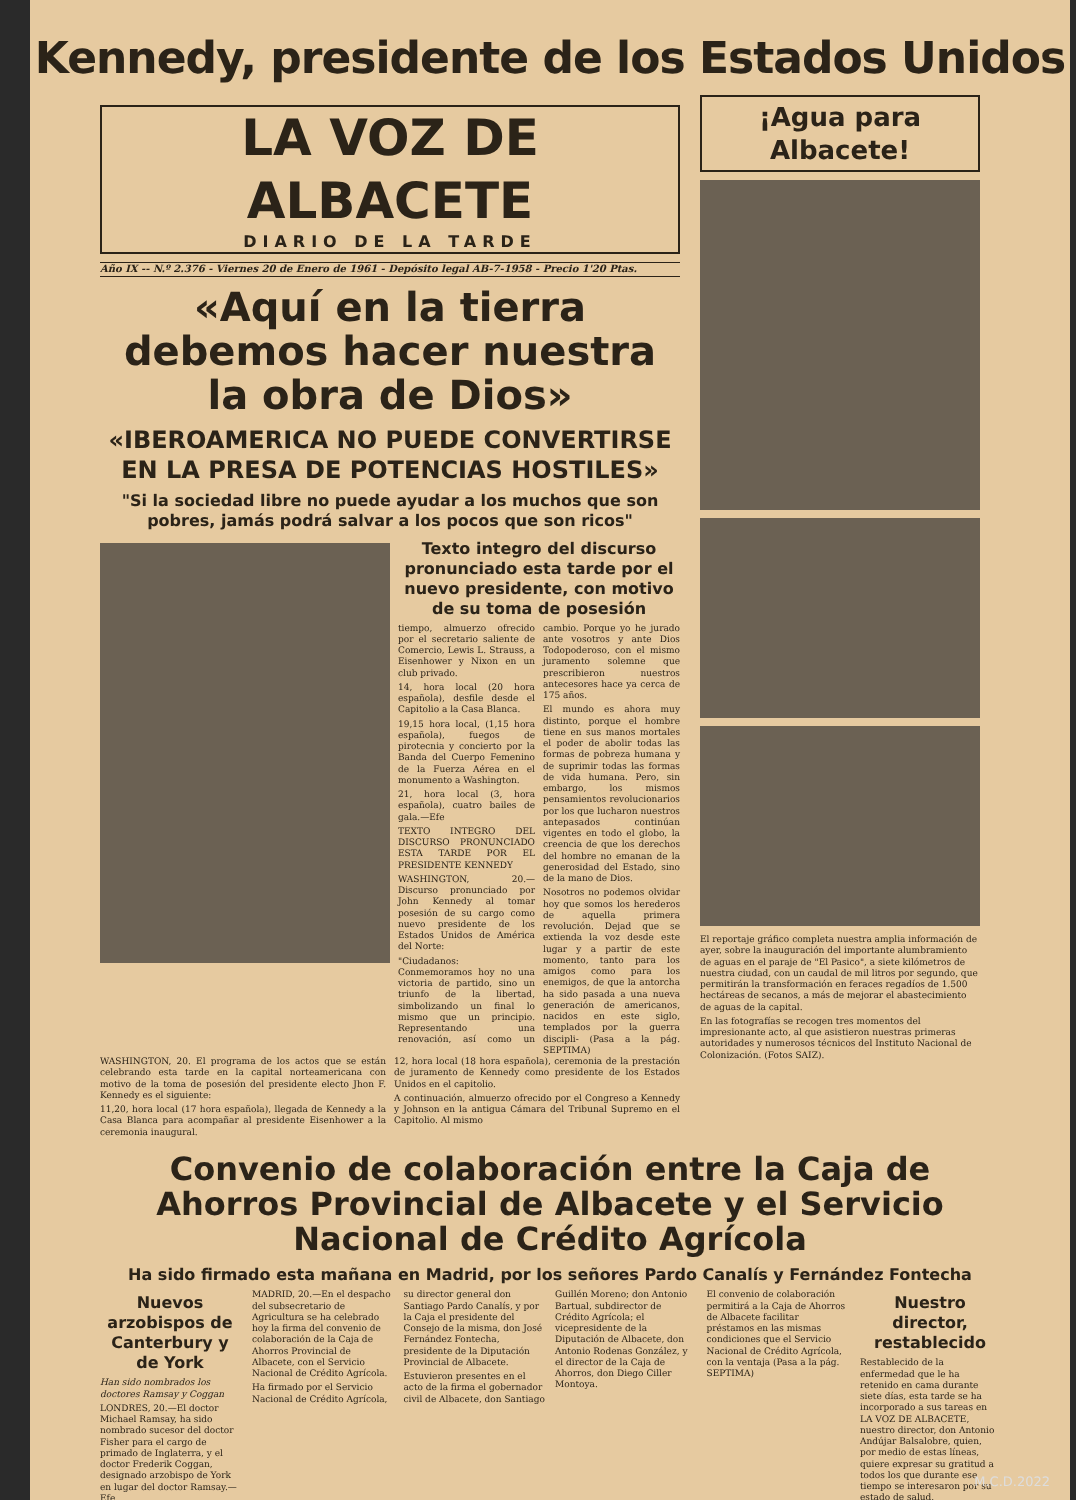Kennedy, presidente de los Estados Unidos
LA VOZ DE ALBACETE
DIARIO DE LA TARDE
Año IX -- N.º 2.376 - Viernes 20 de Enero de 1961 - Depósito legal AB-7-1958 - Precio 1'20 Ptas.
«Aquí en la tierra debemos hacer nuestra la obra de Dios»
«IBEROAMERICA NO PUEDE CONVERTIRSE EN LA PRESA DE POTENCIAS HOSTILES»
"Si la sociedad libre no puede ayudar a los muchos que son pobres, jamás podrá salvar a los pocos que son ricos"
Texto integro del discurso pronunciado esta tarde por el nuevo presidente, con motivo de su toma de posesión
tiempo, almuerzo ofrecido por el secretario saliente de Comercio, Lewis L. Strauss, a Eisenhower y Nixon en un club privado.
14, hora local (20 hora española), desfile desde el Capitolio a la Casa Blanca.
19,15 hora local, (1,15 hora española), fuegos de pirotecnia y concierto por la Banda del Cuerpo Femenino de la Fuerza Aérea en el monumento a Washington.
21, hora local (3, hora española), cuatro bailes de gala.—Efe
TEXTO INTEGRO DEL DISCURSO PRONUNCIADO ESTA TARDE POR EL PRESIDENTE KENNEDY
WASHINGTON, 20.— Discurso pronunciado por John Kennedy al tomar posesión de su cargo como nuevo presidente de los Estados Unidos de América del Norte:
"Ciudadanos: Conmemoramos hoy no una victoria de partido, sino un triunfo de la libertad, simbolizando un final lo mismo que un principio. Representando una renovación, así como un cambio. Porque yo he jurado ante vosotros y ante Dios Todopoderoso, con el mismo juramento solemne que prescribieron nuestros antecesores hace ya cerca de 175 años.
El mundo es ahora muy distinto, porque el hombre tiene en sus manos mortales el poder de abolir todas las formas de pobreza humana y de suprimir todas las formas de vida humana. Pero, sin embargo, los mismos pensamientos revolucionarios por los que lucharon nuestros antepasados continúan vigentes en todo el globo, la creencia de que los derechos del hombre no emanan de la generosidad del Estado, sino de la mano de Dios.
Nosotros no podemos olvidar hoy que somos los herederos de aquella primera revolución. Dejad que se extienda la voz desde este lugar y a partir de este momento, tanto para los amigos como para los enemigos, de que la antorcha ha sido pasada a una nueva generación de americanos, nacidos en este siglo, templados por la guerra discipli- (Pasa a la pág. SEPTIMA)
WASHINGTON, 20. El programa de los actos que se están celebrando esta tarde en la capital norteamericana con motivo de la toma de posesión del presidente electo Jhon F. Kennedy es el siguiente:
11,20, hora local (17 hora española), llegada de Kennedy a la Casa Blanca para acompañar al presidente Eisenhower a la ceremonia inaugural.
12, hora local (18 hora española), ceremonia de la prestación de juramento de Kennedy como presidente de los Estados Unidos en el capitolio.
A continuación, almuerzo ofrecido por el Congreso a Kennedy y Johnson en la antigua Cámara del Tribunal Supremo en el Capitolio. Al mismo
¡Agua para Albacete!
El reportaje gráfico completa nuestra amplia información de ayer, sobre la inauguración del importante alumbramiento de aguas en el paraje de "El Pasico", a siete kilómetros de nuestra ciudad, con un caudal de mil litros por segundo, que permitirán la transformación en feraces regadíos de 1.500 hectáreas de secanos, a más de mejorar el abastecimiento de aguas de la capital.
En las fotografías se recogen tres momentos del impresionante acto, al que asistieron nuestras primeras autoridades y numerosos técnicos del Instituto Nacional de Colonización. (Fotos SAIZ).
Convenio de colaboración entre la Caja de Ahorros Provincial de Albacete y el Servicio Nacional de Crédito Agrícola
Ha sido firmado esta mañana en Madrid, por los señores Pardo Canalís y Fernández Fontecha
Nuevos arzobispos de Canterbury y de York
Han sido nombrados los doctores Ramsay y Coggan
LONDRES, 20.—El doctor Michael Ramsay, ha sido nombrado sucesor del doctor Fisher para el cargo de primado de Inglaterra, y el doctor Frederik Coggan, designado arzobispo de York en lugar del doctor Ramsay.—Efe
MADRID, 20.—En el despacho del subsecretario de Agricultura se ha celebrado hoy la firma del convenio de colaboración de la Caja de Ahorros Provincial de Albacete, con el Servicio Nacional de Crédito Agrícola.
Ha firmado por el Servicio Nacional de Crédito Agrícola, su director general don Santiago Pardo Canalís, y por la Caja el presidente del Consejo de la misma, don José Fernández Fontecha, presidente de la Diputación Provincial de Albacete.
Estuvieron presentes en el acto de la firma el gobernador civil de Albacete, don Santiago Guillén Moreno; don Antonio Bartual, subdirector de Crédito Agrícola; el vicepresidente de la Diputación de Albacete, don Antonio Rodenas González, y el director de la Caja de Ahorros, don Diego Ciller Montoya.
El convenio de colaboración permitirá a la Caja de Ahorros de Albacete facilitar préstamos en las mismas condiciones que el Servicio Nacional de Crédito Agrícola, con la ventaja (Pasa a la pág. SEPTIMA)
Nuestro director, restablecido
Restablecido de la enfermedad que le ha retenido en cama durante siete días, esta tarde se ha incorporado a sus tareas en LA VOZ DE ALBACETE, nuestro director, don Antonio Andújar Balsalobre, quien, por medio de estas líneas, quiere expresar su gratitud a todos los que durante ese tiempo se interesaron por su estado de salud.
M.C.D.2022